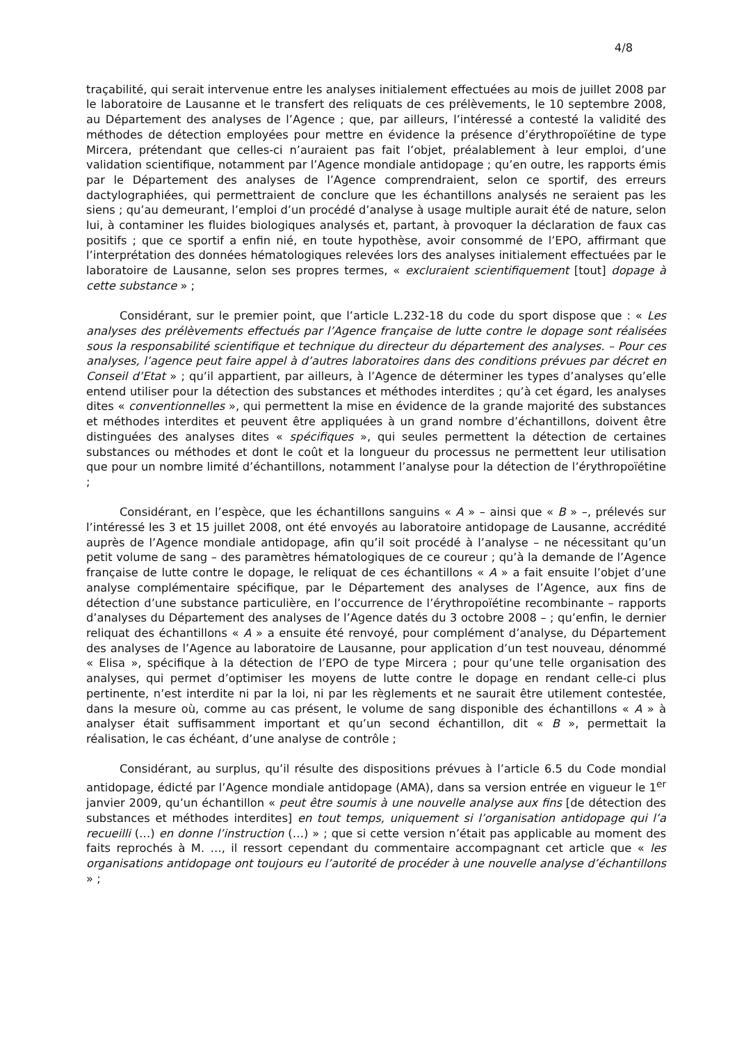4/8
traçabilité, qui serait intervenue entre les analyses initialement effectuées au mois de juillet 2008 par le laboratoire de Lausanne et le transfert des reliquats de ces prélèvements, le 10 septembre 2008, au Département des analyses de l’Agence ; que, par ailleurs, l’intéressé a contesté la validité des méthodes de détection employées pour mettre en évidence la présence d’érythropoïétine de type Mircera, prétendant que celles-ci n’auraient pas fait l’objet, préalablement à leur emploi, d’une validation scientifique, notamment par l’Agence mondiale antidopage ; qu’en outre, les rapports émis par le Département des analyses de l’Agence comprendraient, selon ce sportif, des erreurs dactylographiées, qui permettraient de conclure que les échantillons analysés ne seraient pas les siens ; qu’au demeurant, l’emploi d’un procédé d’analyse à usage multiple aurait été de nature, selon lui, à contaminer les fluides biologiques analysés et, partant, à provoquer la déclaration de faux cas positifs ; que ce sportif a enfin nié, en toute hypothèse, avoir consommé de l’EPO, affirmant que l’interprétation des données hématologiques relevées lors des analyses initialement effectuées par le laboratoire de Lausanne, selon ses propres termes, « excluraient scientifiquement [tout] dopage à cette substance » ;
Considérant, sur le premier point, que l’article L.232-18 du code du sport dispose que : « Les analyses des prélèvements effectués par l’Agence française de lutte contre le dopage sont réalisées sous la responsabilité scientifique et technique du directeur du département des analyses. – Pour ces analyses, l’agence peut faire appel à d’autres laboratoires dans des conditions prévues par décret en Conseil d’Etat » ; qu’il appartient, par ailleurs, à l’Agence de déterminer les types d’analyses qu’elle entend utiliser pour la détection des substances et méthodes interdites ; qu’à cet égard, les analyses dites « conventionnelles », qui permettent la mise en évidence de la grande majorité des substances et méthodes interdites et peuvent être appliquées à un grand nombre d’échantillons, doivent être distinguées des analyses dites « spécifiques », qui seules permettent la détection de certaines substances ou méthodes et dont le coût et la longueur du processus ne permettent leur utilisation que pour un nombre limité d’échantillons, notamment l’analyse pour la détection de l’érythropoïétine ;
Considérant, en l’espèce, que les échantillons sanguins « A » – ainsi que « B » –, prélevés sur l’intéressé les 3 et 15 juillet 2008, ont été envoyés au laboratoire antidopage de Lausanne, accrédité auprès de l’Agence mondiale antidopage, afin qu’il soit procédé à l’analyse – ne nécessitant qu’un petit volume de sang – des paramètres hématologiques de ce coureur ; qu’à la demande de l’Agence française de lutte contre le dopage, le reliquat de ces échantillons « A » a fait ensuite l’objet d’une analyse complémentaire spécifique, par le Département des analyses de l’Agence, aux fins de détection d’une substance particulière, en l’occurrence de l’érythropoïétine recombinante – rapports d’analyses du Département des analyses de l’Agence datés du 3 octobre 2008 – ; qu’enfin, le dernier reliquat des échantillons « A » a ensuite été renvoyé, pour complément d’analyse, du Département des analyses de l’Agence au laboratoire de Lausanne, pour application d’un test nouveau, dénommé « Elisa », spécifique à la détection de l’EPO de type Mircera ; pour qu’une telle organisation des analyses, qui permet d’optimiser les moyens de lutte contre le dopage en rendant celle-ci plus pertinente, n’est interdite ni par la loi, ni par les règlements et ne saurait être utilement contestée, dans la mesure où, comme au cas présent, le volume de sang disponible des échantillons « A » à analyser était suffisamment important et qu’un second échantillon, dit « B », permettait la réalisation, le cas échéant, d’une analyse de contrôle ;
Considérant, au surplus, qu’il résulte des dispositions prévues à l’article 6.5 du Code mondial antidopage, édicté par l’Agence mondiale antidopage (AMA), dans sa version entrée en vigueur le 1<sup>er</sup> janvier 2009, qu’un échantillon « peut être soumis à une nouvelle analyse aux fins [de détection des substances et méthodes interdites] en tout temps, uniquement si l’organisation antidopage qui l’a recueilli (…) en donne l’instruction (…) » ; que si cette version n’était pas applicable au moment des faits reprochés à M. …, il ressort cependant du commentaire accompagnant cet article que « les organisations antidopage ont toujours eu l’autorité de procéder à une nouvelle analyse d’échantillons » ;